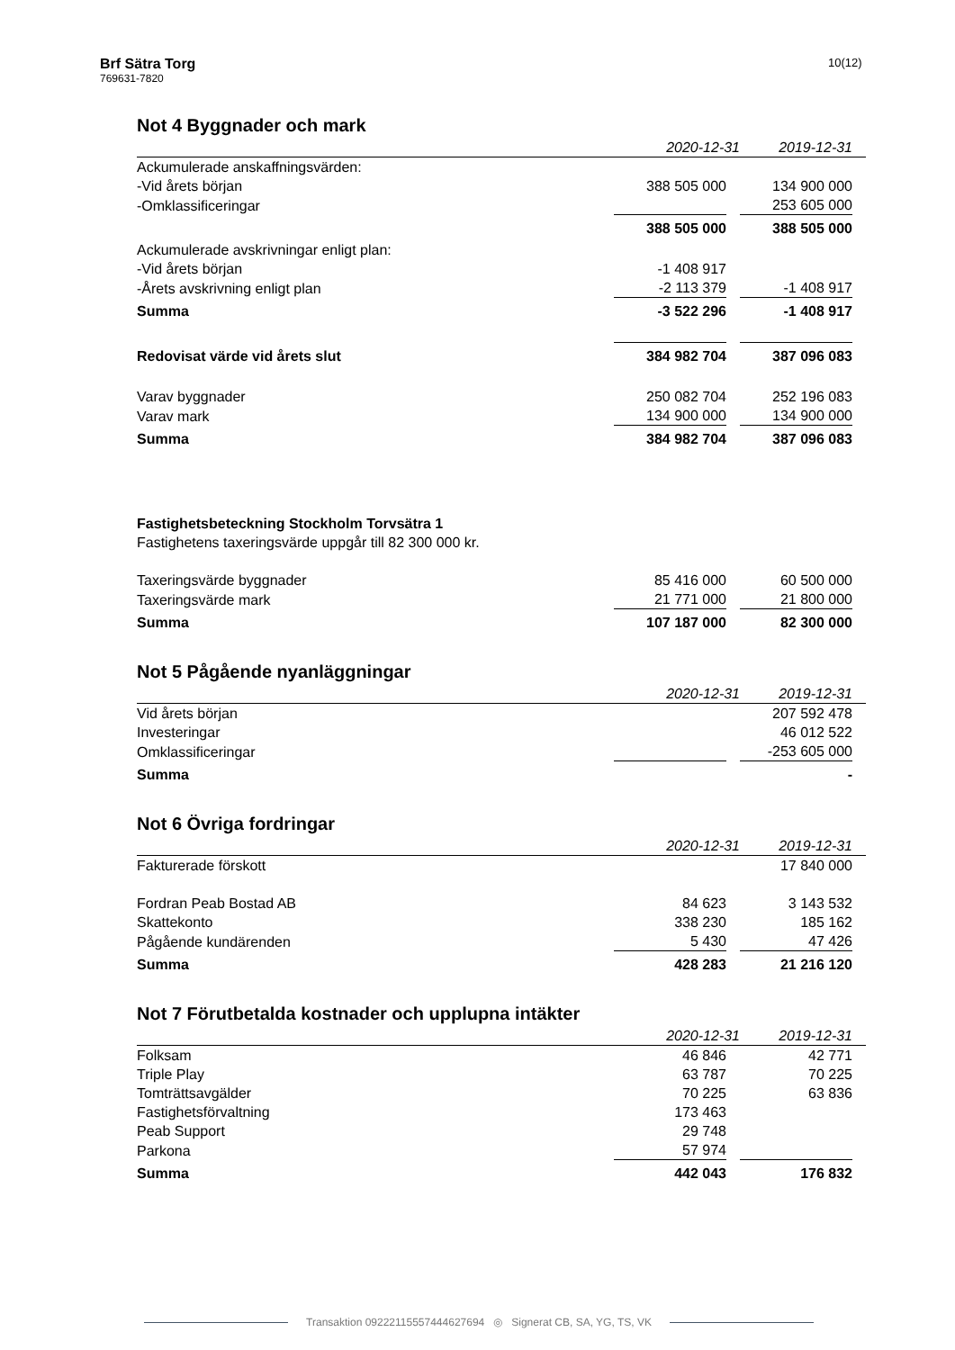Brf Sätra Torg
769631-7820
10(12)
Not 4 Byggnader och mark
| | 2020-12-31 | 2019-12-31 |
| --- | --- | --- |
| Ackumulerade anskaffningsvärden: | | |
| -Vid årets början | 388 505 000 | 134 900 000 |
| -Omklassificeringar | | 253 605 000 |
| | 388 505 000 | 388 505 000 |
| Ackumulerade avskrivningar enligt plan: | | |
| -Vid årets början | -1 408 917 | |
| -Årets avskrivning enligt plan | -2 113 379 | -1 408 917 |
| Summa | -3 522 296 | -1 408 917 |
| Redovisat värde vid årets slut | 384 982 704 | 387 096 083 |
| Varav byggnader | 250 082 704 | 252 196 083 |
| Varav mark | 134 900 000 | 134 900 000 |
| Summa | 384 982 704 | 387 096 083 |
Fastighetsbeteckning Stockholm Torvsätra 1
Fastighetens taxeringsvärde uppgår till 82 300 000 kr.
| Taxeringsvärde byggnader | 85 416 000 | 60 500 000 |
| Taxeringsvärde mark | 21 771 000 | 21 800 000 |
| Summa | 107 187 000 | 82 300 000 |
Not 5 Pågående nyanläggningar
| | 2020-12-31 | 2019-12-31 |
| --- | --- | --- |
| Vid årets början | | 207 592 478 |
| Investeringar | | 46 012 522 |
| Omklassificeringar | | -253 605 000 |
| Summa | | - |
Not 6 Övriga fordringar
| | 2020-12-31 | 2019-12-31 |
| --- | --- | --- |
| Fakturerade förskott | | 17 840 000 |
| Fordran Peab Bostad AB | 84 623 | 3 143 532 |
| Skattekonto | 338 230 | 185 162 |
| Pågående kundärenden | 5 430 | 47 426 |
| Summa | 428 283 | 21 216 120 |
Not 7 Förutbetalda kostnader och upplupna intäkter
| | 2020-12-31 | 2019-12-31 |
| --- | --- | --- |
| Folksam | 46 846 | 42 771 |
| Triple Play | 63 787 | 70 225 |
| Tomträttsavgälder | 70 225 | 63 836 |
| Fastighetsförvaltning | 173 463 | |
| Peab Support | 29 748 | |
| Parkona | 57 974 | |
| Summa | 442 043 | 176 832 |
Transaktion 09222115557444627694 ◎ Signerat CB, SA, YG, TS, VK